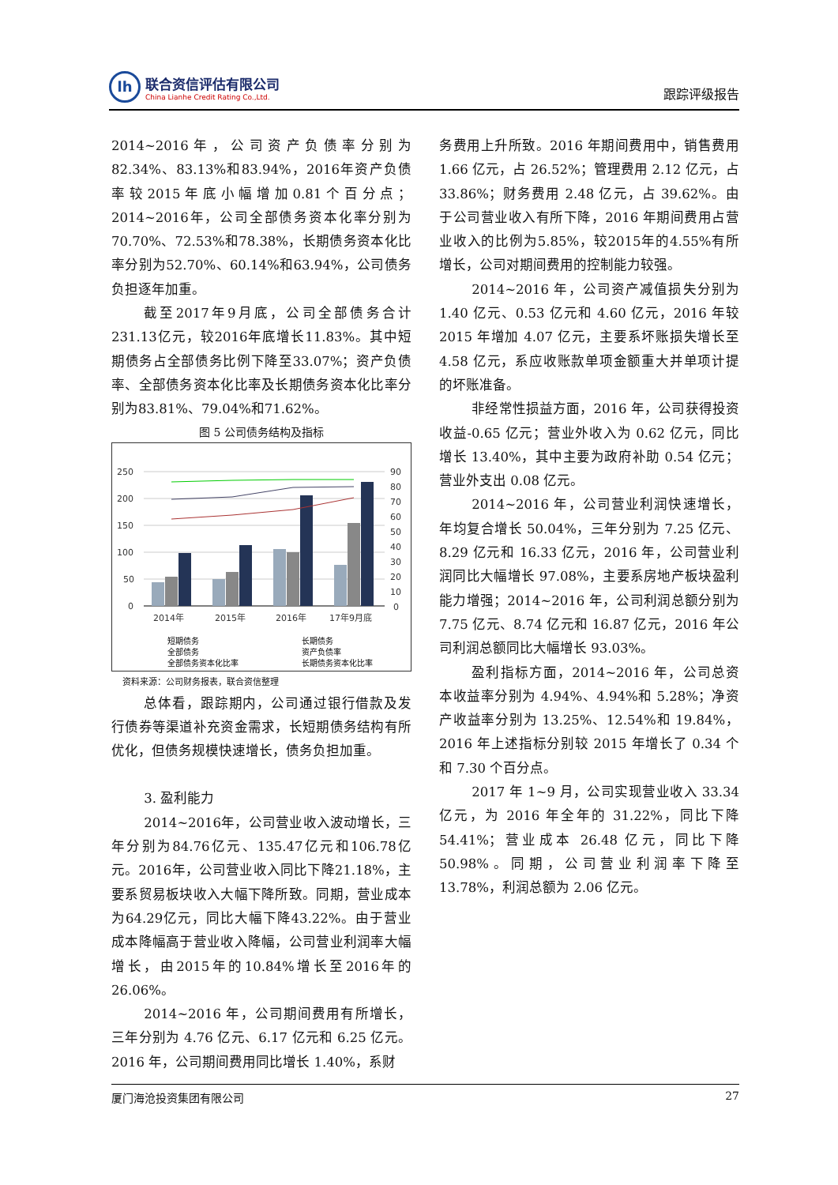lh
联合资信评估有限公司
China Lianhe Credit Rating Co.,Ltd.
跟踪评级报告
2014~2016年，公司资产负债率分别为82.34%、83.13%和83.94%，2016年资产负债率较2015年底小幅增加0.81个百分点；2014~2016年，公司全部债务资本化率分别为70.70%、72.53%和78.38%，长期债务资本化比率分别为52.70%、60.14%和63.94%，公司债务负担逐年加重。
截至2017年9月底，公司全部债务合计231.13亿元，较2016年底增长11.83%。其中短期债务占全部债务比例下降至33.07%；资产负债率、全部债务资本化比率及长期债务资本化比率分别为83.81%、79.04%和71.62%。
图 5 公司债务结构及指标
250
200
150
100
50
0
90
80
70
60
50
40
30
20
10
0
2014年
2015年
2016年
17年9月底
短期债务
长期债务
全部债务
资产负债率
全部债务资本化比率
长期债务资本化比率
资料来源：公司财务报表，联合资信整理
总体看，跟踪期内，公司通过银行借款及发行债券等渠道补充资金需求，长短期债务结构有所优化，但债务规模快速增长，债务负担加重。
3. 盈利能力
2014~2016年，公司营业收入波动增长，三年分别为84.76亿元、135.47亿元和106.78亿元。2016年，公司营业收入同比下降21.18%，主要系贸易板块收入大幅下降所致。同期，营业成本为64.29亿元，同比大幅下降43.22%。由于营业成本降幅高于营业收入降幅，公司营业利润率大幅增长，由2015年的10.84%增长至2016年的26.06%。
2014~2016 年，公司期间费用有所增长，三年分别为 4.76 亿元、6.17 亿元和 6.25 亿元。2016 年，公司期间费用同比增长 1.40%，系财
务费用上升所致。2016 年期间费用中，销售费用 1.66 亿元，占 26.52%；管理费用 2.12 亿元，占 33.86%；财务费用 2.48 亿元，占 39.62%。由于公司营业收入有所下降，2016 年期间费用占营业收入的比例为5.85%，较2015年的4.55%有所增长，公司对期间费用的控制能力较强。
2014~2016 年，公司资产减值损失分别为 1.40 亿元、0.53 亿元和 4.60 亿元，2016 年较 2015 年增加 4.07 亿元，主要系坏账损失增长至 4.58 亿元，系应收账款单项金额重大并单项计提的坏账准备。
非经常性损益方面，2016 年，公司获得投资收益-0.65 亿元；营业外收入为 0.62 亿元，同比增长 13.40%，其中主要为政府补助 0.54 亿元；营业外支出 0.08 亿元。
2014~2016 年，公司营业利润快速增长，年均复合增长 50.04%，三年分别为 7.25 亿元、8.29 亿元和 16.33 亿元，2016 年，公司营业利润同比大幅增长 97.08%，主要系房地产板块盈利能力增强；2014~2016 年，公司利润总额分别为 7.75 亿元、8.74 亿元和 16.87 亿元，2016 年公司利润总额同比大幅增长 93.03%。
盈利指标方面，2014~2016 年，公司总资本收益率分别为 4.94%、4.94%和 5.28%；净资产收益率分别为 13.25%、12.54%和 19.84%，2016 年上述指标分别较 2015 年增长了 0.34 个和 7.30 个百分点。
2017 年 1~9 月，公司实现营业收入 33.34 亿元，为 2016 年全年的 31.22%，同比下降 54.41%；营业成本 26.48 亿元，同比下降 50.98%。同期，公司营业利润率下降至 13.78%，利润总额为 2.06 亿元。
厦门海沧投资集团有限公司 27